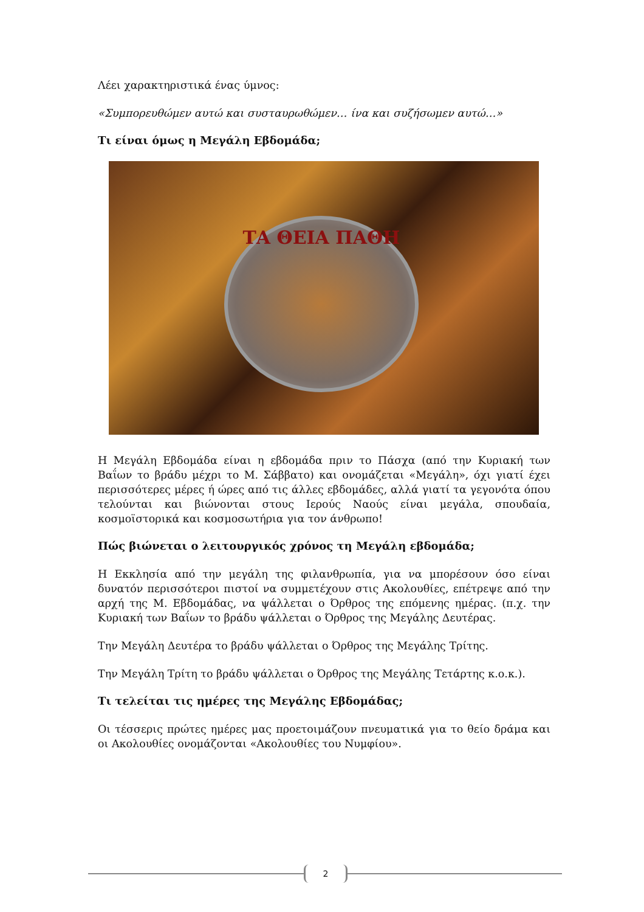Λέει χαρακτηριστικά ένας ύμνος:
«Συμπορευθώμεν αυτώ και συσταυρωθώμεν… ίνα και συζήσωμεν αυτώ…»
Τι είναι όμως η Μεγάλη Εβδομάδα;
ΤΑ ΘΕΙΑ ΠΑΘΗ
Η Μεγάλη Εβδομάδα είναι η εβδομάδα πριν το Πάσχα (από την Κυριακή των Βαΐων το βράδυ μέχρι το Μ. Σάββατο) και ονομάζεται «Μεγάλη», όχι γιατί έχει περισσότερες μέρες ή ώρες από τις άλλες εβδομάδες, αλλά γιατί τα γεγονότα όπου τελούνται και βιώνονται στους Ιερούς Ναούς είναι μεγάλα, σπουδαία, κοσμοϊστορικά και κοσμοσωτήρια για τον άνθρωπο!
Πώς βιώνεται ο λειτουργικός χρόνος τη Μεγάλη εβδομάδα;
Η Εκκλησία από την μεγάλη της φιλανθρωπία, για να μπορέσουν όσο είναι δυνατόν περισσότεροι πιστοί να συμμετέχουν στις Ακολουθίες, επέτρεψε από την αρχή της Μ. Εβδομάδας, να ψάλλεται ο Όρθρος της επόμενης ημέρας. (π.χ. την Κυριακή των Βαΐων το βράδυ ψάλλεται ο Όρθρος της Μεγάλης Δευτέρας.
Την Μεγάλη Δευτέρα το βράδυ ψάλλεται ο Όρθρος της Μεγάλης Τρίτης.
Την Μεγάλη Τρίτη το βράδυ ψάλλεται ο Όρθρος της Μεγάλης Τετάρτης κ.ο.κ.).
Τι τελείται τις ημέρες της Μεγάλης Εβδομάδας;
Οι τέσσερις πρώτες ημέρες μας προετοιμάζουν πνευματικά για το θείο δράμα και οι Ακολουθίες ονομάζονται «Ακολουθίες του Νυμφίου».
2